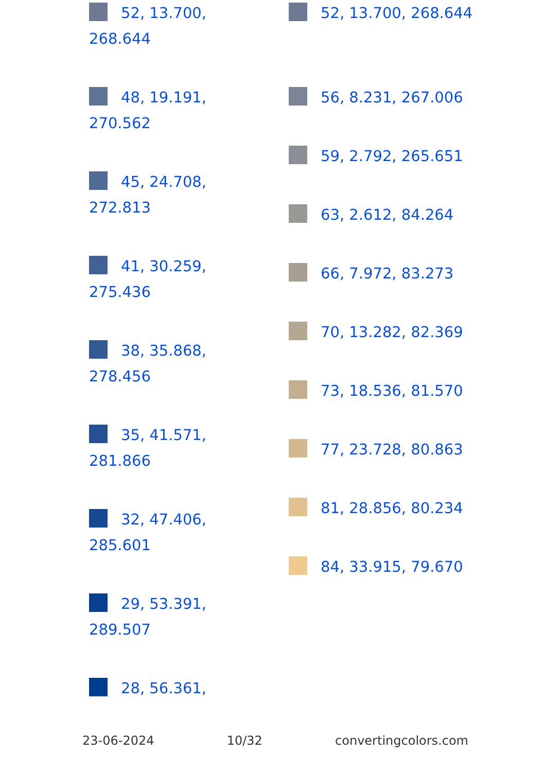52, 13.700, 268.644
48, 19.191, 270.562
45, 24.708, 272.813
41, 30.259, 275.436
38, 35.868, 278.456
35, 41.571, 281.866
32, 47.406, 285.601
29, 53.391, 289.507
28, 56.361,
52, 13.700, 268.644
56, 8.231, 267.006
59, 2.792, 265.651
63, 2.612, 84.264
66, 7.972, 83.273
70, 13.282, 82.369
73, 18.536, 81.570
77, 23.728, 80.863
81, 28.856, 80.234
84, 33.915, 79.670
23-06-2024 10/32 convertingcolors.com